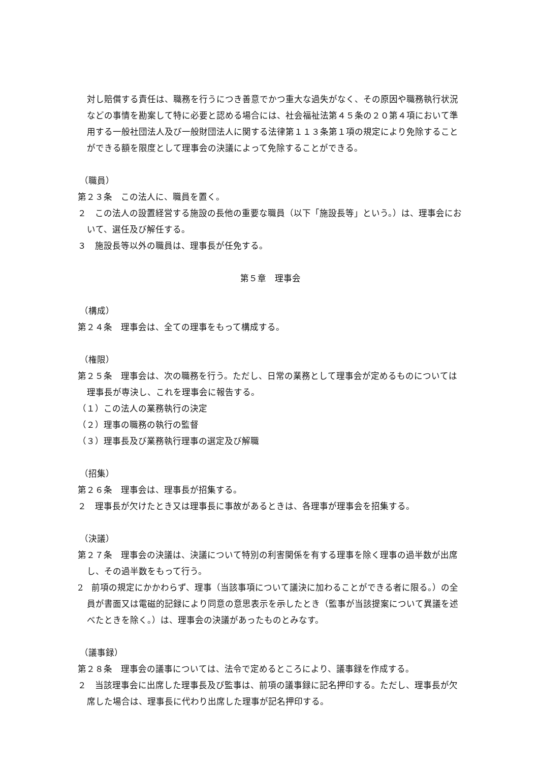対し賠償する責任は、職務を行うにつき善意でかつ重大な過失がなく、その原因や職務執行状況などの事情を勘案して特に必要と認める場合には、社会福祉法第４５条の２０第４項において準用する一般社団法人及び一般財団法人に関する法律第１１３条第１項の規定により免除することができる額を限度として理事会の決議によって免除することができる。
（職員）
第２３条　この法人に、職員を置く。
２　この法人の設置経営する施設の長他の重要な職員（以下「施設長等」という。）は、理事会において、選任及び解任する。
３　施設長等以外の職員は、理事長が任免する。
第５章　理事会
（構成）
第２４条　理事会は、全ての理事をもって構成する。
（権限）
第２５条　理事会は、次の職務を行う。ただし、日常の業務として理事会が定めるものについては理事長が専決し、これを理事会に報告する。
（１）この法人の業務執行の決定
（２）理事の職務の執行の監督
（３）理事長及び業務執行理事の選定及び解職
（招集）
第２６条　理事会は、理事長が招集する。
２　理事長が欠けたとき又は理事長に事故があるときは、各理事が理事会を招集する。
（決議）
第２７条　理事会の決議は、決議について特別の利害関係を有する理事を除く理事の過半数が出席し、その過半数をもって行う。
2　前項の規定にかかわらず、理事（当該事項について議決に加わることができる者に限る。）の全員が書面又は電磁的記録により同意の意思表示を示したとき（監事が当該提案について異議を述べたときを除く。）は、理事会の決議があったものとみなす。
（議事録）
第２８条　理事会の議事については、法令で定めるところにより、議事録を作成する。
２　当該理事会に出席した理事長及び監事は、前項の議事録に記名押印する。ただし、理事長が欠席した場合は、理事長に代わり出席した理事が記名押印する。